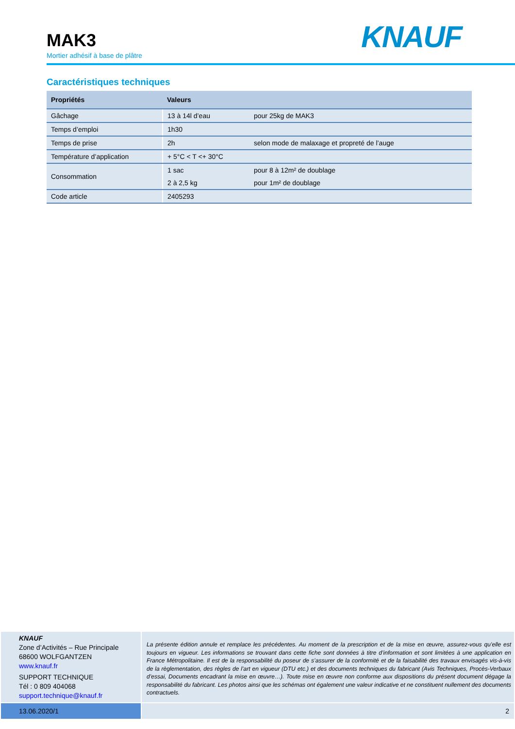KNAUF
MAK3
Mortier adhésif à base de plâtre
Caractéristiques techniques
| Propriétés | Valeurs | |
| --- | --- | --- |
| Gâchage | 13 à 14l d’eau | pour 25kg de MAK3 |
| Temps d’emploi | 1h30 | |
| Temps de prise | 2h | selon mode de malaxage et propreté de l’auge |
| Température d’application | + 5°C < T <+ 30°C | |
| Consommation | 1 sac | pour 8 à 12m² de doublage |
| | 2 à 2,5 kg | pour 1m² de doublage |
| Code article | 2405293 | |
KNAUF
Zone d’Activités – Rue Principale
68600 WOLFGANTZEN
www.knauf.fr
SUPPORT TECHNIQUE
Tél : 0 809 404068
support.technique@knauf.fr
La présente édition annule et remplace les précédentes. Au moment de la prescription et de la mise en œuvre, assurez-vous qu’elle est toujours en vigueur. Les informations se trouvant dans cette fiche sont données à titre d’information et sont limitées à une application en France Métropolitaine. Il est de la responsabilité du poseur de s’assurer de la conformité et de la faisabilité des travaux envisagés vis-à-vis de la règlementation, des règles de l’art en vigueur (DTU etc.) et des documents techniques du fabricant (Avis Techniques, Procès-Verbaux d’essai, Documents encadrant la mise en œuvre…). Toute mise en œuvre non conforme aux dispositions du présent document dégage la responsabilité du fabricant. Les photos ainsi que les schémas ont également une valeur indicative et ne constituent nullement des documents contractuels.
13.06.2020/1 2